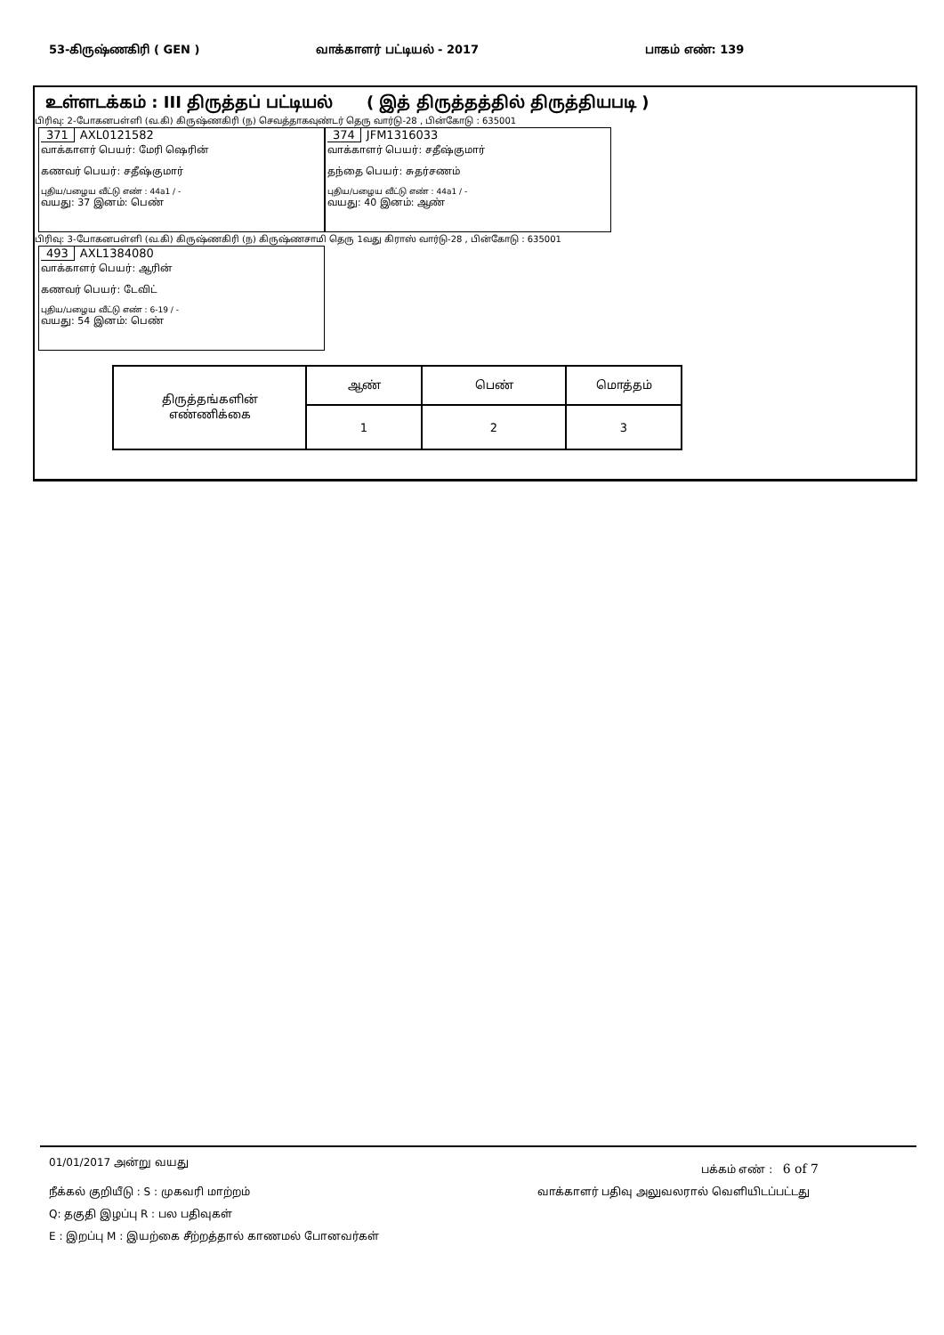53-கிருஷ்ணகிரி ( GEN ) வாக்காளர் பட்டியல் - 2017 பாகம் எண்: 139
உள்ளடக்கம் : III திருத்தப் பட்டியல் ( இத் திருத்தத்தில் திருத்தியபடி )
பிரிவு: 2-போகனபள்ளி (வ.கி) கிருஷ்ணகிரி (ந) செவத்தாகவுண்டர் தெரு வார்டு-28 , பின்கோடு : 635001
371 AXL0121582
வாக்காளர் பெயர்: மேரி ஷெரின்
கணவர் பெயர்: சதீஷ்குமார்
புதிய/பழைய வீட்டு எண் : 44a1 / -
வயது: 37 இனம்: பெண்
374 JFM1316033
வாக்காளர் பெயர்: சதீஷ்குமார்
தந்தை பெயர்: சுதர்சணம்
புதிய/பழைய வீட்டு எண் : 44a1 / -
வயது: 40 இனம்: ஆண்
பிரிவு: 3-போகனபள்ளி (வ.கி) கிருஷ்ணகிரி (ந) கிருஷ்ணசாமி தெரு 1வது கிராஸ் வார்டு-28 , பின்கோடு : 635001
493 AXL1384080
வாக்காளர் பெயர்: ஆரின்
கணவர் பெயர்: டேவிட்
புதிய/பழைய வீட்டு எண் : 6-19 / -
வயது: 54 இனம்: பெண்
| திருத்தங்களின் எண்ணிக்கை | ஆண் | பெண் | மொத்தம் |
| | 1 | 2 | 3 |
01/01/2017 அன்று வயது
பக்கம் எண் : 6 of 7
நீக்கல் குறியீடு : S : முகவரி மாற்றம்
வாக்காளர் பதிவு அலுவலரால் வெளியிடப்பட்டது
Q: தகுதி இழப்பு R : பல பதிவுகள்
E : இறப்பு M : இயற்கை சீற்றத்தால் காணமல் போனவர்கள்